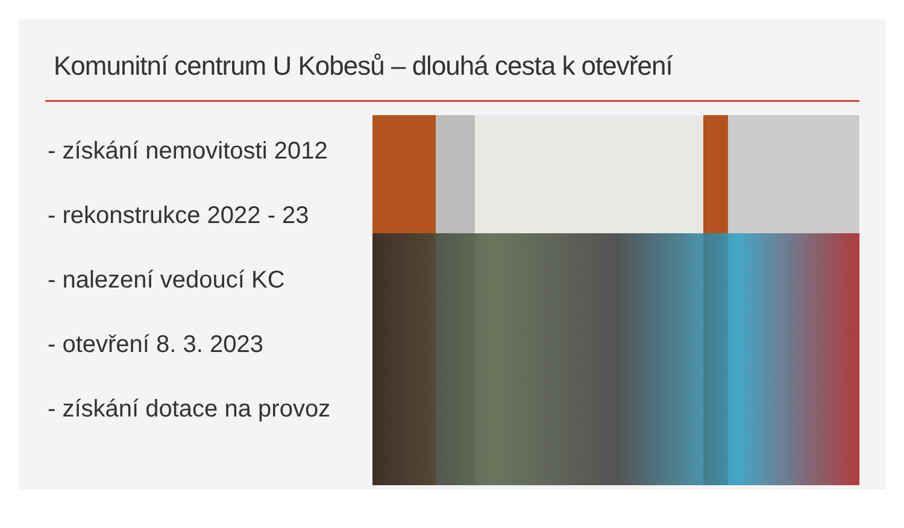Komunitní centrum U Kobesů – dlouhá cesta k otevření
- získání nemovitosti 2012
- rekonstrukce 2022 - 23
- nalezení vedoucí KC
- otevření 8. 3. 2023
- získání dotace na provoz